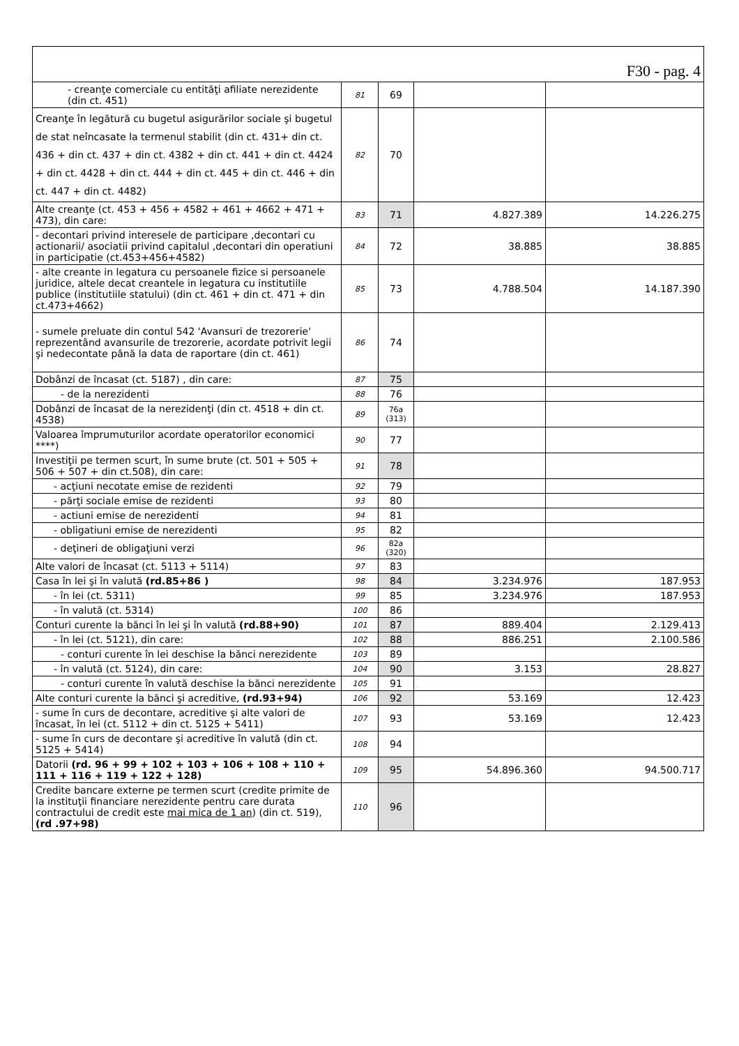| F30 - pag. 4 | | | | |
| --- | --- | --- | --- | --- |
| - creanţe comerciale cu entităţi afiliate nerezidente (din ct. 451) | 81 | 69 | | |
| Creanţe în legătură cu bugetul asigurărilor sociale şi bugetul de stat neîncasate la termenul stabilit (din ct. 431+ din ct. 436 + din ct. 437 + din ct. 4382 + din ct. 441 + din ct. 4424 + din ct. 4428 + din ct. 444 + din ct. 445 + din ct. 446 + din ct. 447 + din ct. 4482) | 82 | 70 | | |
| Alte creanţe (ct. 453 + 456 + 4582 + 461 + 4662 + 471 + 473), din care: | 83 | 71 | 4.827.389 | 14.226.275 |
| - decontari privind interesele de participare ,decontari cu actionarii/ asociatii privind capitalul ,decontari din operatiuni in participatie (ct.453+456+4582) | 84 | 72 | 38.885 | 38.885 |
| - alte creante in legatura cu persoanele fizice si persoanele juridice, altele decat creantele in legatura cu institutiile publice (institutiile statului) (din ct. 461 + din ct. 471 + din ct.473+4662) | 85 | 73 | 4.788.504 | 14.187.390 |
| - sumele preluate din contul 542 'Avansuri de trezorerie' reprezentând avansurile de trezorerie, acordate potrivit legii şi nedecontate până la data de raportare (din ct. 461) | 86 | 74 | | |
| Dobânzi de încasat (ct. 5187) , din care: | 87 | 75 | | |
| - de la nerezidenti | 88 | 76 | | |
| Dobânzi de încasat de la nerezidenţi (din ct. 4518 + din ct. 4538) | 89 | 76a (313) | | |
| Valoarea împrumuturilor acordate operatorilor economici ****) | 90 | 77 | | |
| Investiţii pe termen scurt, în sume brute (ct. 501 + 505 + 506 + 507 + din ct.508), din care: | 91 | 78 | | |
| - acţiuni necotate emise de rezidenti | 92 | 79 | | |
| - părţi sociale emise de rezidenti | 93 | 80 | | |
| - actiuni emise de nerezidenti | 94 | 81 | | |
| - obligatiuni emise de nerezidenti | 95 | 82 | | |
| - deţineri de obligaţiuni verzi | 96 | 82a (320) | | |
| Alte valori de încasat (ct. 5113 + 5114) | 97 | 83 | | |
| Casa în lei şi în valută (rd.85+86 ) | 98 | 84 | 3.234.976 | 187.953 |
| - în lei (ct. 5311) | 99 | 85 | 3.234.976 | 187.953 |
| - în valută (ct. 5314) | 100 | 86 | | |
| Conturi curente la bănci în lei şi în valută (rd.88+90) | 101 | 87 | 889.404 | 2.129.413 |
| - în lei (ct. 5121), din care: | 102 | 88 | 886.251 | 2.100.586 |
| - conturi curente în lei deschise la bănci nerezidente | 103 | 89 | | |
| - în valută (ct. 5124), din care: | 104 | 90 | 3.153 | 28.827 |
| - conturi curente în valută deschise la bănci nerezidente | 105 | 91 | | |
| Alte conturi curente la bănci şi acreditive, (rd.93+94) | 106 | 92 | 53.169 | 12.423 |
| - sume în curs de decontare, acreditive şi alte valori de încasat, în lei (ct. 5112 + din ct. 5125 + 5411) | 107 | 93 | 53.169 | 12.423 |
| - sume în curs de decontare şi acreditive în valută (din ct. 5125 + 5414) | 108 | 94 | | |
| Datorii (rd. 96 + 99 + 102 + 103 + 106 + 108 + 110 + 111 + 116 + 119 + 122 + 128) | 109 | 95 | 54.896.360 | 94.500.717 |
| Credite bancare externe pe termen scurt (credite primite de la instituţii financiare nerezidente pentru care durata contractului de credit este mai mica de 1 an ) (din ct. 519), (rd .97+98) | 110 | 96 | | |